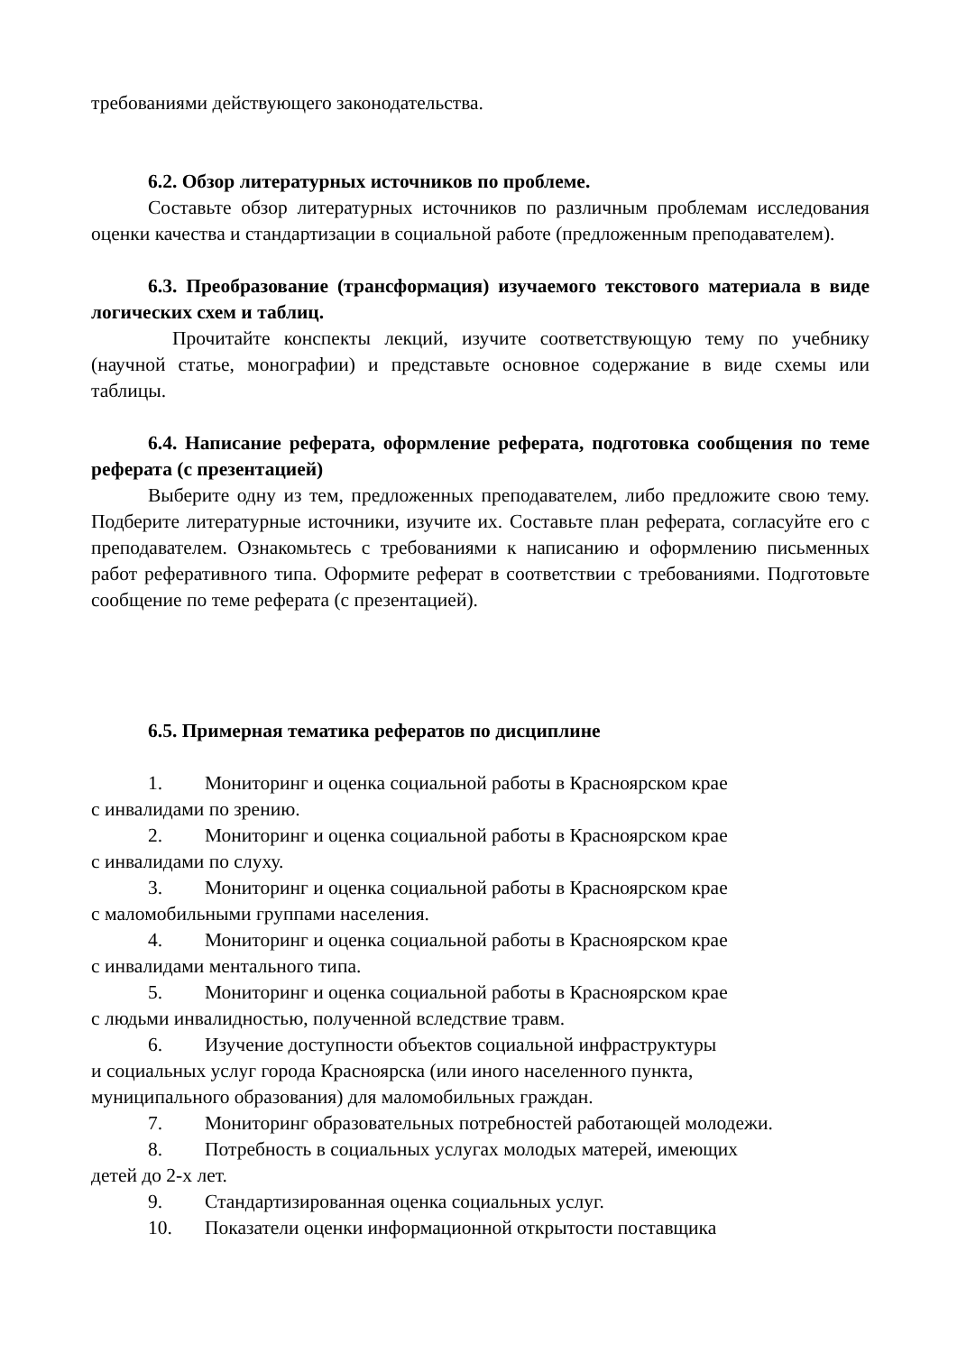требованиями действующего законодательства.
6.2. Обзор литературных источников по проблеме.
Составьте обзор литературных источников по различным проблемам исследования оценки качества и стандартизации в социальной работе (предложенным преподавателем).
6.3. Преобразование (трансформация) изучаемого текстового материала в виде логических схем и таблиц.
Прочитайте конспекты лекций, изучите соответствующую тему по учебнику (научной статье, монографии) и представьте основное содержание в виде схемы или таблицы.
6.4. Написание реферата, оформление реферата, подготовка сообщения по теме реферата (с презентацией)
Выберите одну из тем, предложенных преподавателем, либо предложите свою тему. Подберите литературные источники, изучите их. Составьте план реферата, согласуйте его с преподавателем. Ознакомьтесь с требованиями к написанию и оформлению письменных работ реферативного типа. Оформите реферат в соответствии с требованиями. Подготовьте сообщение по теме реферата (с презентацией).
6.5. Примерная тематика рефератов по дисциплине
1. Мониторинг и оценка социальной работы в Красноярском крае
с инвалидами по зрению.
2. Мониторинг и оценка социальной работы в Красноярском крае
с инвалидами по слуху.
3. Мониторинг и оценка социальной работы в Красноярском крае
с маломобильными группами населения.
4. Мониторинг и оценка социальной работы в Красноярском крае
с инвалидами ментального типа.
5. Мониторинг и оценка социальной работы в Красноярском крае
с людьми инвалидностью, полученной вследствие травм.
6. Изучение доступности объектов социальной инфраструктуры
и социальных услуг города Красноярска (или иного населенного пункта,
муниципального образования) для маломобильных граждан.
7. Мониторинг образовательных потребностей работающей молодежи.
8. Потребность в социальных услугах молодых матерей, имеющих
детей до 2-х лет.
9. Стандартизированная оценка социальных услуг.
10. Показатели оценки информационной открытости поставщика